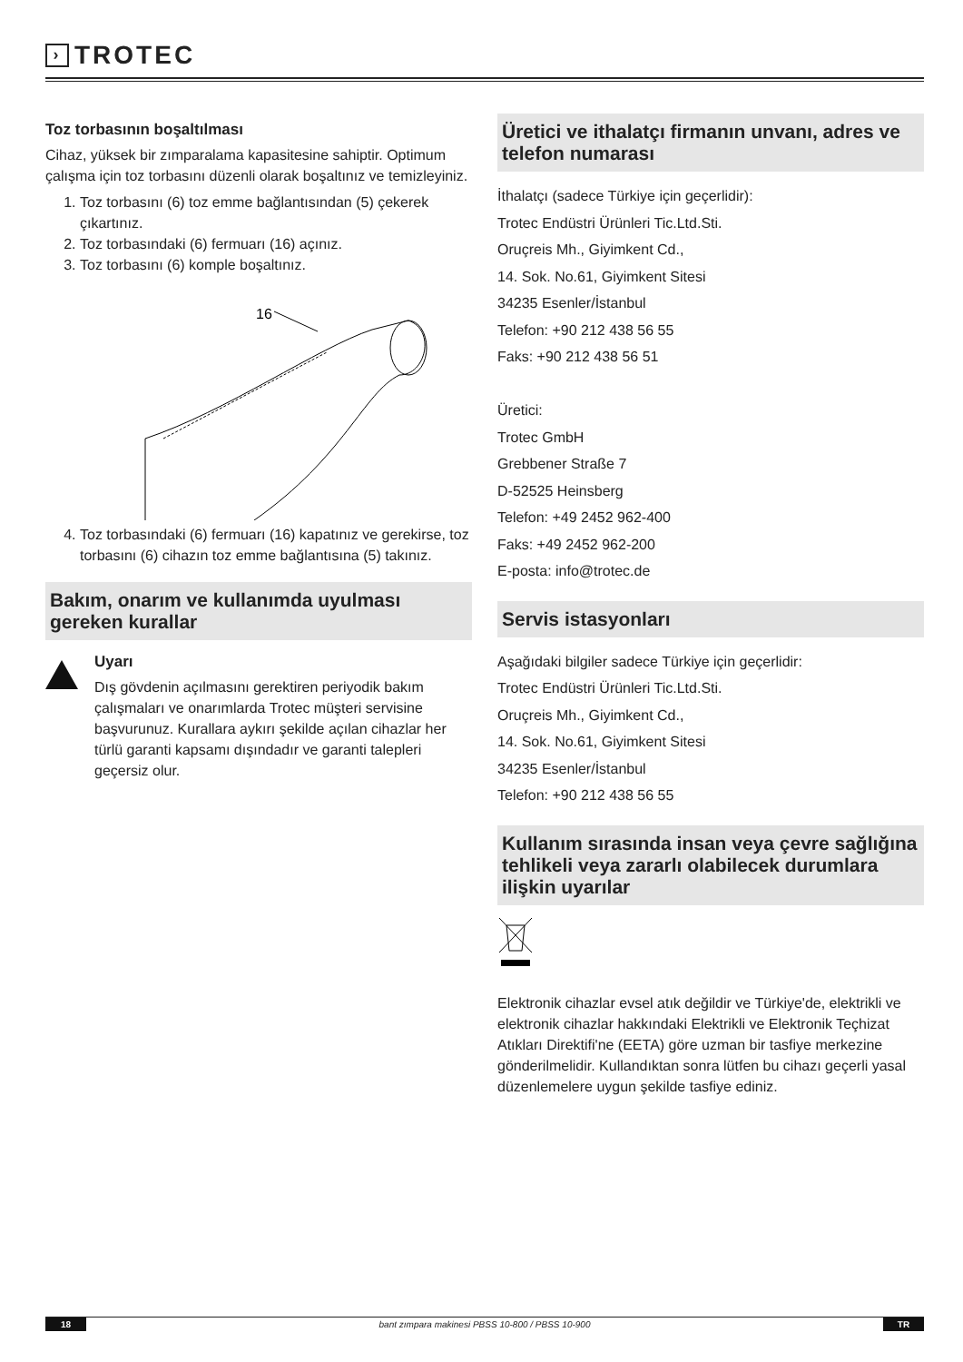› TROTEC
Toz torbasının boşaltılması
Cihaz, yüksek bir zımparalama kapasitesine sahiptir. Optimum çalışma için toz torbasını düzenli olarak boşaltınız ve temizleyiniz.
1. Toz torbasını (6) toz emme bağlantısından (5) çekerek çıkartınız.
2. Toz torbasındaki (6) fermuarı (16) açınız.
3. Toz torbasını (6) komple boşaltınız.
16
4. Toz torbasındaki (6) fermuarı (16) kapatınız ve gerekirse, toz torbasını (6) cihazın toz emme bağlantısına (5) takınız.
Bakım, onarım ve kullanımda uyulması gereken kurallar
Uyarı
Dış gövdenin açılmasını gerektiren periyodik bakım çalışmaları ve onarımlarda Trotec müşteri servisine başvurunuz. Kurallara aykırı şekilde açılan cihazlar her türlü garanti kapsamı dışındadır ve garanti talepleri geçersiz olur.
Üretici ve ithalatçı firmanın unvanı, adres ve telefon numarası
İthalatçı (sadece Türkiye için geçerlidir):
Trotec Endüstri Ürünleri Tic.Ltd.Sti.
Oruçreis Mh., Giyimkent Cd.,
14. Sok. No.61, Giyimkent Sitesi
34235 Esenler/İstanbul
Telefon: +90 212 438 56 55
Faks: +90 212 438 56 51
Üretici:
Trotec GmbH
Grebbener Straße 7
D-52525 Heinsberg
Telefon: +49 2452 962-400
Faks: +49 2452 962-200
E-posta: info@trotec.de
Servis istasyonları
Aşağıdaki bilgiler sadece Türkiye için geçerlidir:
Trotec Endüstri Ürünleri Tic.Ltd.Sti.
Oruçreis Mh., Giyimkent Cd.,
14. Sok. No.61, Giyimkent Sitesi
34235 Esenler/İstanbul
Telefon: +90 212 438 56 55
Kullanım sırasında insan veya çevre sağlığına tehlikeli veya zararlı olabilecek durumlara ilişkin uyarılar
Elektronik cihazlar evsel atık değildir ve Türkiye'de, elektrikli ve elektronik cihazlar hakkındaki Elektrikli ve Elektronik Teçhizat Atıkları Direktifi'ne (EETA) göre uzman bir tasfiye merkezine gönderilmelidir. Kullandıktan sonra lütfen bu cihazı geçerli yasal düzenlemelere uygun şekilde tasfiye ediniz.
18 bant zımpara makinesi PBSS 10-800 / PBSS 10-900 TR